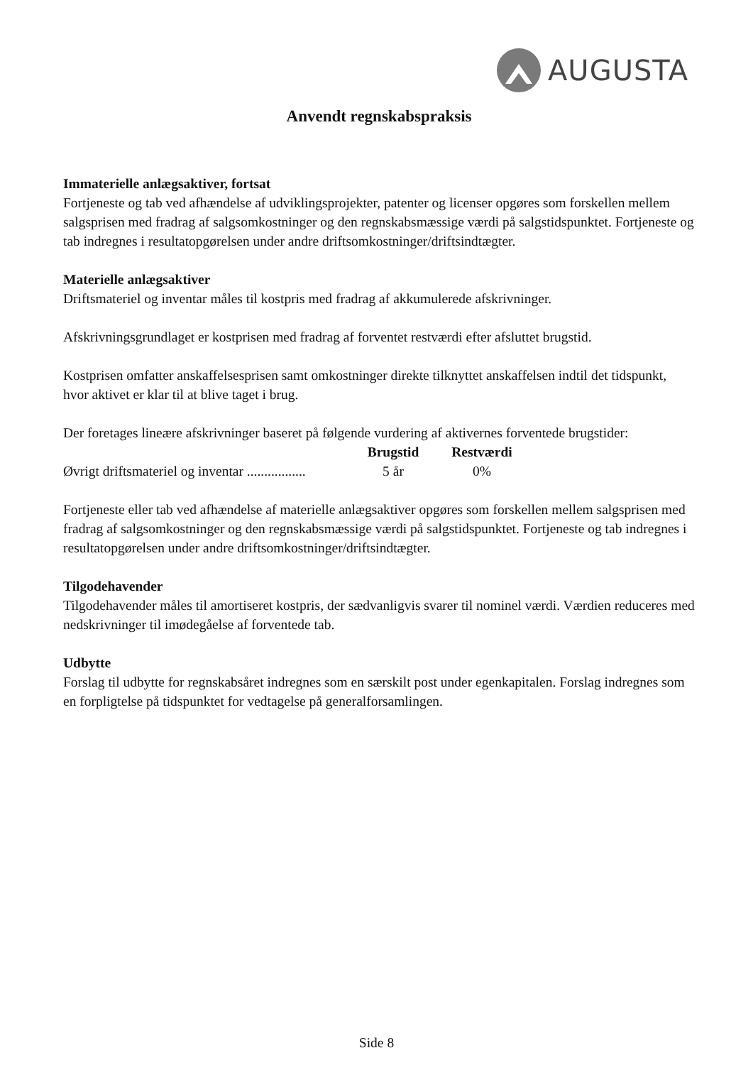AUGUSTA
Anvendt regnskabspraksis
Immaterielle anlægsaktiver, fortsat
Fortjeneste og tab ved afhændelse af udviklingsprojekter, patenter og licenser opgøres som forskellen mellem salgsprisen med fradrag af salgsomkostninger og den regnskabsmæssige værdi på salgstidspunktet. Fortjeneste og tab indregnes i resultatopgørelsen under andre driftsomkostninger/driftsindtægter.
Materielle anlægsaktiver
Driftsmateriel og inventar måles til kostpris med fradrag af akkumulerede afskrivninger.
Afskrivningsgrundlaget er kostprisen med fradrag af forventet restværdi efter afsluttet brugstid.
Kostprisen omfatter anskaffelsesprisen samt omkostninger direkte tilknyttet anskaffelsen indtil det tidspunkt, hvor aktivet er klar til at blive taget i brug.
Der foretages lineære afskrivninger baseret på følgende vurdering af aktivernes forventede brugstider:
| | Brugstid | Restværdi |
| --- | --- | --- |
| Øvrigt driftsmateriel og inventar ................. | 5 år | 0% |
Fortjeneste eller tab ved afhændelse af materielle anlægsaktiver opgøres som forskellen mellem salgsprisen med fradrag af salgsomkostninger og den regnskabsmæssige værdi på salgstidspunktet. Fortjeneste og tab indregnes i resultatopgørelsen under andre driftsomkostninger/driftsindtægter.
Tilgodehavender
Tilgodehavender måles til amortiseret kostpris, der sædvanligvis svarer til nominel værdi. Værdien reduceres med nedskrivninger til imødegåelse af forventede tab.
Udbytte
Forslag til udbytte for regnskabsåret indregnes som en særskilt post under egenkapitalen. Forslag indregnes som en forpligtelse på tidspunktet for vedtagelse på generalforsamlingen.
Side 8